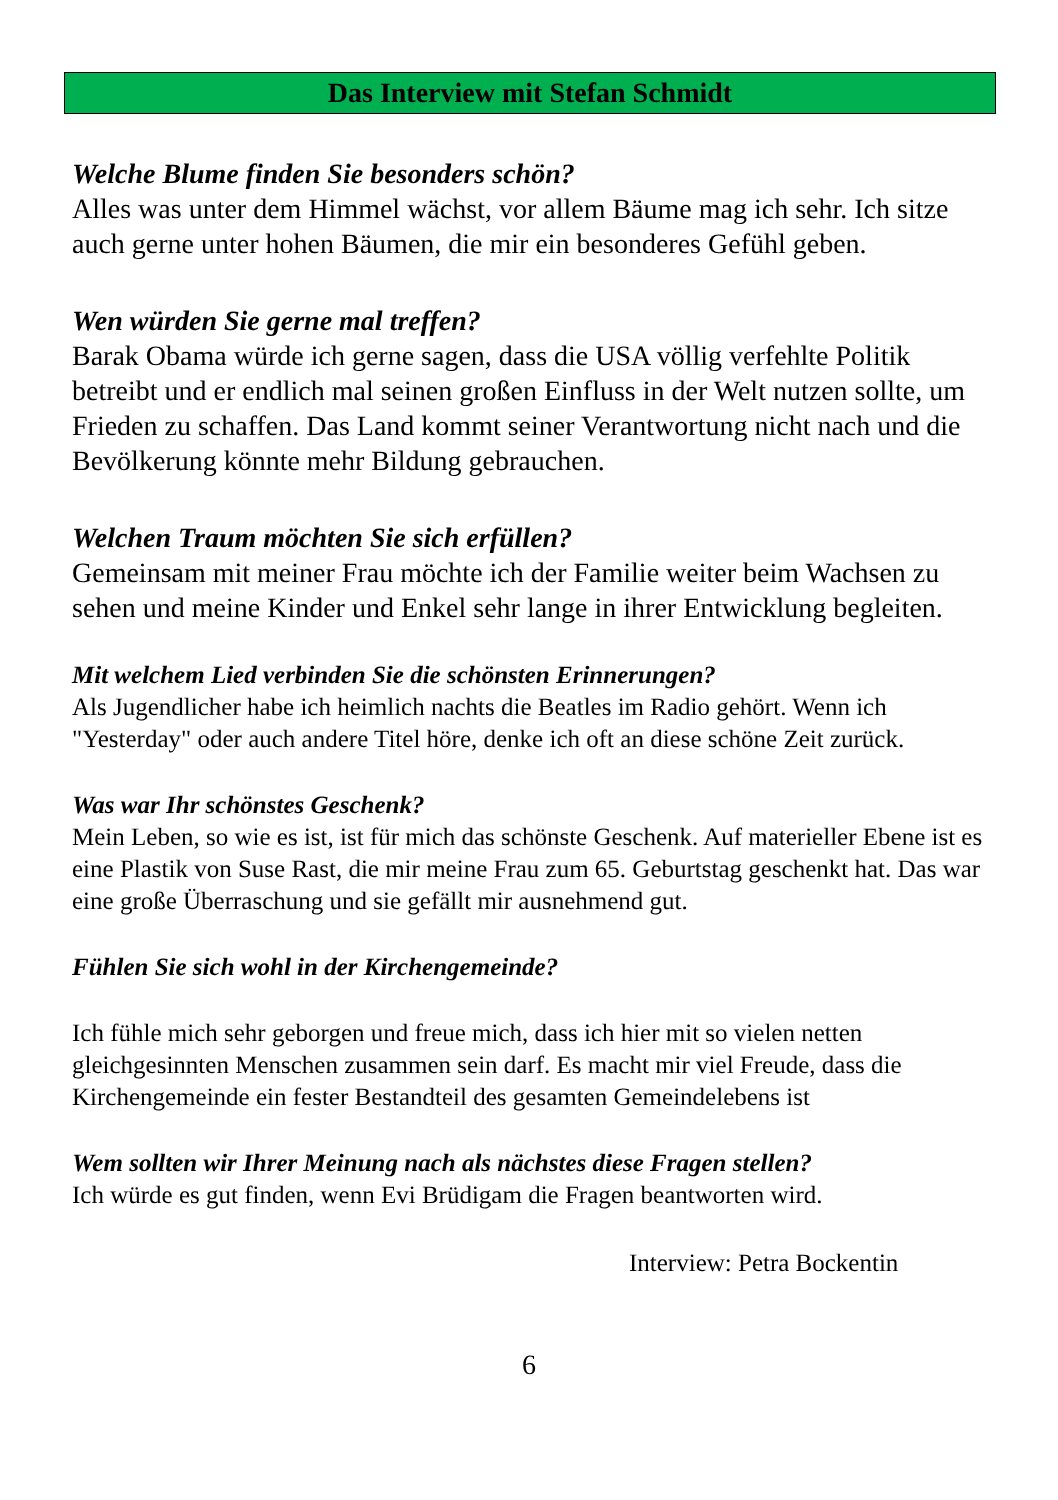Das Interview mit Stefan Schmidt
Welche Blume finden Sie besonders schön?
Alles was unter dem Himmel wächst, vor allem Bäume mag ich sehr. Ich sitze auch gerne unter hohen Bäumen, die mir ein besonderes Gefühl geben.
Wen würden Sie gerne mal treffen?
Barak Obama würde ich gerne sagen, dass die USA völlig verfehlte Politik betreibt und er endlich mal seinen großen Einfluss in der Welt nutzen sollte, um Frieden zu schaffen. Das Land kommt seiner Verantwortung nicht nach und die Bevölkerung könnte mehr Bildung gebrauchen.
Welchen Traum möchten Sie sich erfüllen?
Gemeinsam mit meiner Frau möchte ich der Familie weiter beim Wachsen zu sehen und meine Kinder und Enkel sehr lange in ihrer Entwicklung begleiten.
Mit welchem Lied verbinden Sie die schönsten Erinnerungen?
Als Jugendlicher habe ich heimlich nachts die Beatles im Radio gehört. Wenn ich "Yesterday" oder auch andere Titel höre, denke ich oft an diese schöne Zeit zurück.
Was war Ihr schönstes Geschenk?
Mein Leben, so wie es ist, ist für mich das schönste Geschenk. Auf materieller Ebene ist es eine Plastik von Suse Rast, die mir meine Frau zum 65. Geburtstag geschenkt hat. Das war eine große Überraschung und sie gefällt mir ausnehmend gut.
Fühlen Sie sich wohl in der Kirchengemeinde?
Ich fühle mich sehr geborgen und freue mich, dass ich hier mit so vielen netten gleichgesinnten Menschen zusammen sein darf. Es macht mir viel Freude, dass die Kirchengemeinde ein fester Bestandteil des gesamten Gemeindelebens ist
Wem sollten wir Ihrer Meinung nach als nächstes diese Fragen stellen?
Ich würde es gut finden, wenn Evi Brüdigam die Fragen beantworten wird.
Interview: Petra Bockentin
6